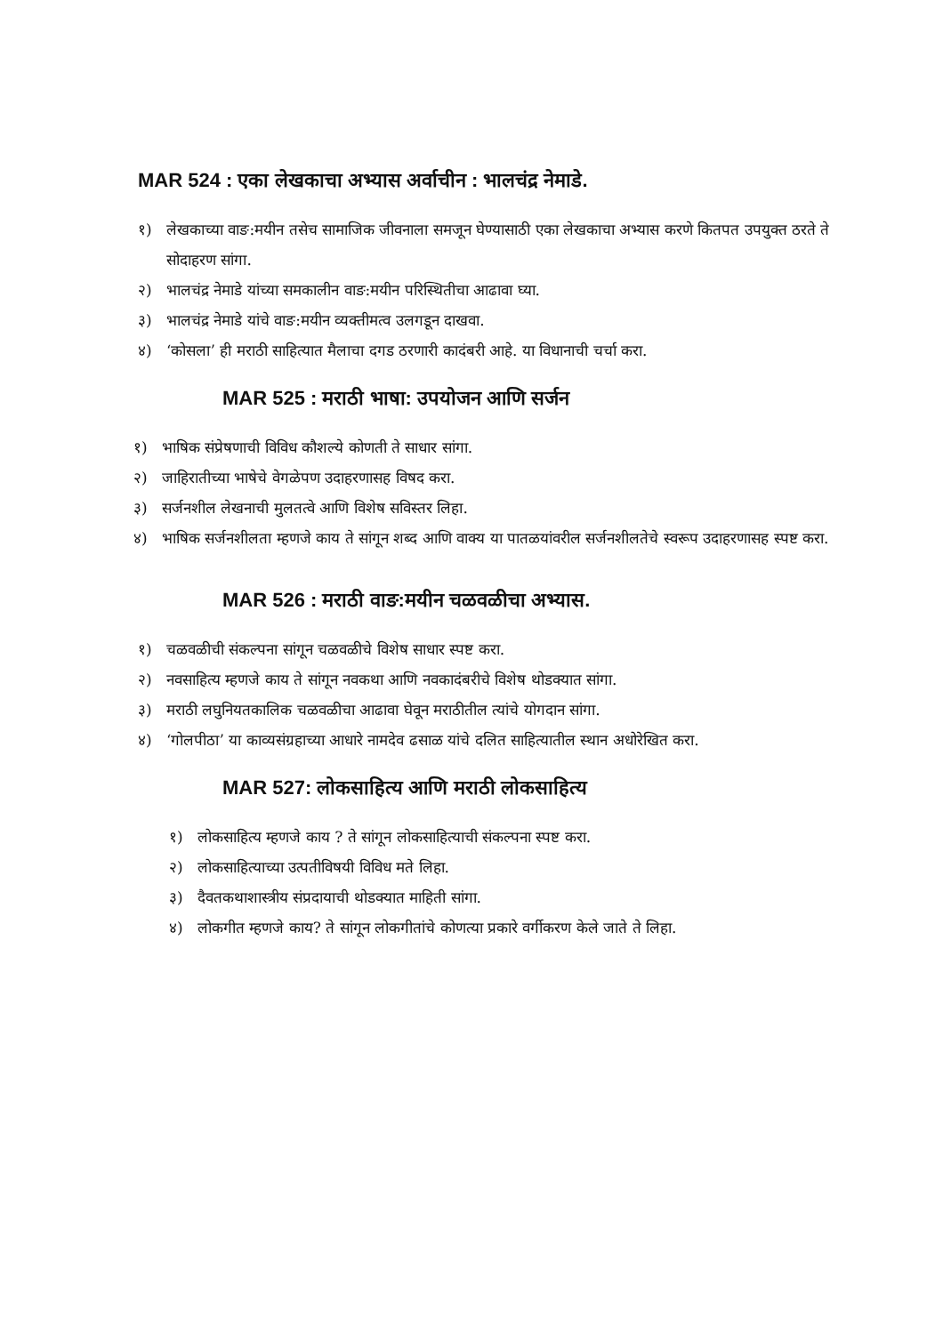MAR 524 : एका लेखकाचा अभ्यास अर्वाचीन : भालचंद्र नेमाडे.
१) लेखकाच्या वाङ:मयीन तसेच सामाजिक जीवनाला समजून घेण्यासाठी एका लेखकाचा अभ्यास करणे कितपत उपयुक्त ठरते ते सोदाहरण सांगा.
२) भालचंद्र नेमाडे यांच्या समकालीन वाङ:मयीन परिस्थितीचा आढावा घ्या.
३) भालचंद्र नेमाडे यांचे वाङ:मयीन व्यक्तीमत्व उलगडून दाखवा.
४) ‘कोसला’ ही मराठी साहित्यात मैलाचा दगड ठरणारी कादंबरी आहे. या विधानाची चर्चा करा.
MAR 525 : मराठी भाषा: उपयोजन आणि सर्जन
१) भाषिक संप्रेषणाची विविध कौशल्ये कोणती ते साधार सांगा.
२) जाहिरातीच्या भाषेचे वेगळेपण उदाहरणासह विषद करा.
३) सर्जनशील लेखनाची मुलतत्वे आणि विशेष सविस्तर लिहा.
४) भाषिक सर्जनशीलता म्हणजे काय ते सांगून शब्द आणि वाक्य या पातळयांवरील सर्जनशीलतेचे स्वरूप उदाहरणासह स्पष्ट करा.
MAR 526 : मराठी वाङ:मयीन चळवळीचा अभ्यास.
१) चळवळीची संकल्पना सांगून चळवळीचे विशेष साधार स्पष्ट करा.
२) नवसाहित्य म्हणजे काय ते सांगून नवकथा आणि नवकादंबरीचे विशेष थोडक्यात सांगा.
३) मराठी लघुनियतकालिक चळवळीचा आढावा घेवून मराठीतील त्यांचे योगदान सांगा.
४) ‘गोलपीठा’ या काव्यसंग्रहाच्या आधारे नामदेव ढसाळ यांचे दलित साहित्यातील स्थान अधोरेखित करा.
MAR 527: लोकसाहित्य आणि मराठी लोकसाहित्य
१) लोकसाहित्य म्हणजे काय ? ते सांगून लोकसाहित्याची संकल्पना स्पष्ट करा.
२) लोकसाहित्याच्या उत्पतीविषयी विविध मते लिहा.
३) दैवतकथाशास्त्रीय संप्रदायाची थोडक्यात माहिती सांगा.
४) लोकगीत म्हणजे काय? ते सांगून लोकगीतांचे कोणत्या प्रकारे वर्गीकरण केले जाते ते लिहा.